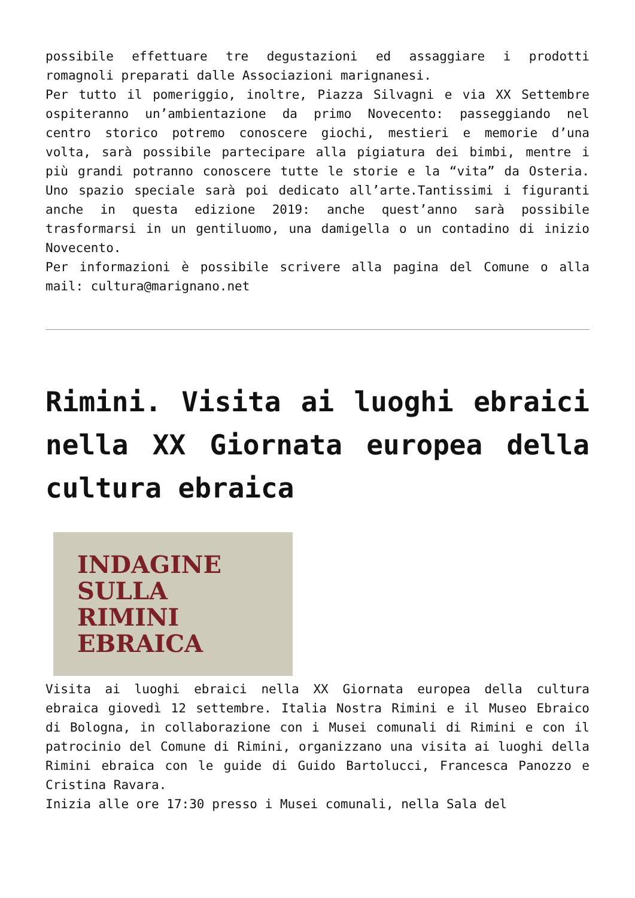possibile effettuare tre degustazioni ed assaggiare i prodotti romagnoli preparati dalle Associazioni marignanesi.
Per tutto il pomeriggio, inoltre, Piazza Silvagni e via XX Settembre ospiteranno un’ambientazione da primo Novecento: passeggiando nel centro storico potremo conoscere giochi, mestieri e memorie d’una volta, sarà possibile partecipare alla pigiatura dei bimbi, mentre i più grandi potranno conoscere tutte le storie e la “vita” da Osteria. Uno spazio speciale sarà poi dedicato all’arte.Tantissimi i figuranti anche in questa edizione 2019: anche quest’anno sarà possibile trasformarsi in un gentiluomo, una damigella o un contadino di inizio Novecento.
Per informazioni è possibile scrivere alla pagina del Comune o alla mail: cultura@marignano.net
Rimini. Visita ai luoghi ebraici nella XX Giornata europea della cultura ebraica
INDAGINE
SULLA
RIMINI
EBRAICA
Visita ai luoghi ebraici nella XX Giornata europea della cultura ebraica giovedì 12 settembre. Italia Nostra Rimini e il Museo Ebraico di Bologna, in collaborazione con i Musei comunali di Rimini e con il patrocinio del Comune di Rimini, organizzano una visita ai luoghi della Rimini ebraica con le guide di Guido Bartolucci, Francesca Panozzo e Cristina Ravara.
Inizia alle ore 17:30 presso i Musei comunali, nella Sala del